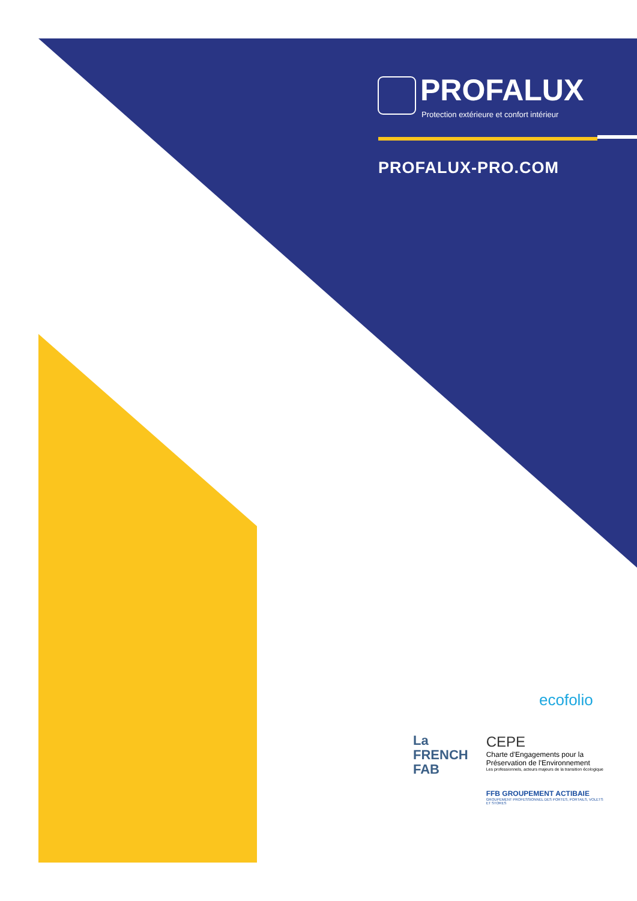PROFALUX
Protection extérieure et confort intérieur
PROFALUX-PRO.COM
ecofolio
La
FRENCH
FAB
CEPE
Charte d'Engagements pour la Préservation de l'Environnement
Les professionnels, acteurs majeurs de la transition écologique
FFB GROUPEMENT ACTIBAIE
GROUPEMENT PROFESSIONNEL DES PORTES, PORTAILS, VOLETS ET STORES